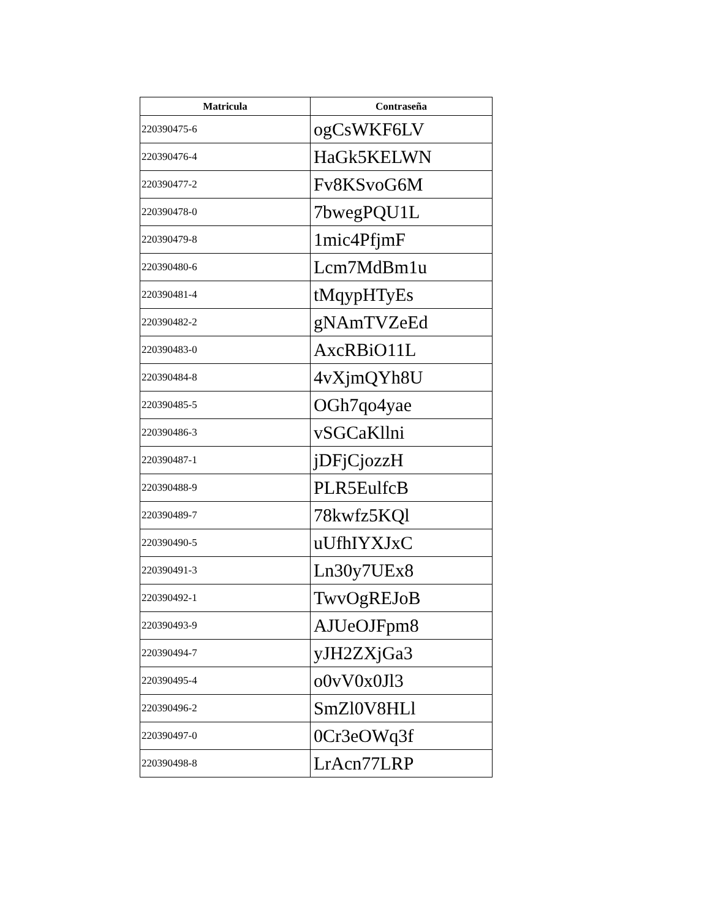| Matricula | Contraseña |
| --- | --- |
| 220390475-6 | ogCsWKF6LV |
| 220390476-4 | HaGk5KELWN |
| 220390477-2 | Fv8KSvoG6M |
| 220390478-0 | 7bwegPQU1L |
| 220390479-8 | 1mic4PfjmF |
| 220390480-6 | Lcm7MdBm1u |
| 220390481-4 | tMqypHTyEs |
| 220390482-2 | gNAmTVZeEd |
| 220390483-0 | AxcRBiO11L |
| 220390484-8 | 4vXjmQYh8U |
| 220390485-5 | OGh7qo4yae |
| 220390486-3 | vSGCaKllni |
| 220390487-1 | jDFjCjozzH |
| 220390488-9 | PLR5EulfcB |
| 220390489-7 | 78kwfz5KQl |
| 220390490-5 | uUfhIYXJxC |
| 220390491-3 | Ln30y7UEx8 |
| 220390492-1 | TwvOgREJoB |
| 220390493-9 | AJUeOJFpm8 |
| 220390494-7 | yJH2ZXjGa3 |
| 220390495-4 | o0vV0x0Jl3 |
| 220390496-2 | SmZl0V8HLl |
| 220390497-0 | 0Cr3eOWq3f |
| 220390498-8 | LrAcn77LRP |